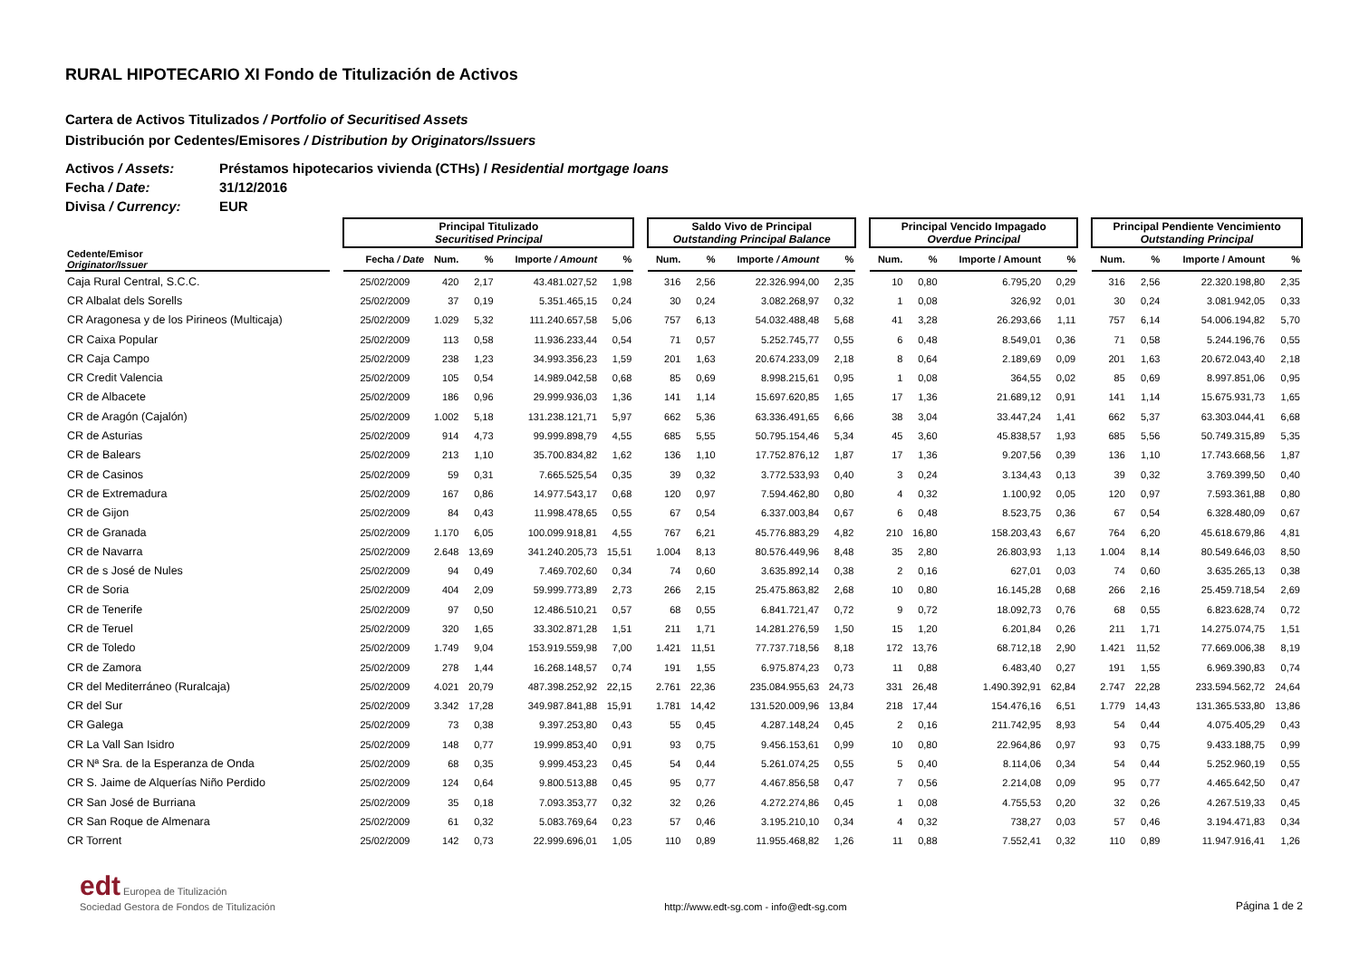RURAL HIPOTECARIO XI Fondo de Titulización de Activos
Cartera de Activos Titulizados / Portfolio of Securitised Assets
Distribución por Cedentes/Emisores / Distribution by Originators/Issuers
Activos / Assets: Préstamos hipotecarios vivienda (CTHs) / Residential mortgage loans
Fecha / Date: 31/12/2016
Divisa / Currency: EUR
| | | Principal Titulizado Securitised Principal | | | | | | Saldo Vivo de Principal Outstanding Principal Balance | | | | | Principal Vencido Impagado Overdue Principal | | | | | Principal Pendiente Vencimiento Outstanding Principal | | | |
| --- | --- | --- | --- | --- | --- | --- | --- | --- | --- | --- | --- | --- | --- | --- | --- | --- | --- | --- | --- | --- | --- |
| Cedente/Emisor Originator/Issuer | | Fecha / Date | Num. | % | Importe / Amount | % | | Num. | % | Importe / Amount | % | | Num. | % | Importe / Amount | % | | Num. | % | Importe / Amount | % |
| Caja Rural Central, S.C.C. | | 25/02/2009 | 420 | 2,17 | 43.481.027,52 | 1,98 | | 316 | 2,56 | 22.326.994,00 | 2,35 | | 10 | 0,80 | 6.795,20 | 0,29 | | 316 | 2,56 | 22.320.198,80 | 2,35 |
| CR Albalat dels Sorells | | 25/02/2009 | 37 | 0,19 | 5.351.465,15 | 0,24 | | 30 | 0,24 | 3.082.268,97 | 0,32 | | 1 | 0,08 | 326,92 | 0,01 | | 30 | 0,24 | 3.081.942,05 | 0,33 |
| CR Aragonesa y de los Pirineos (Multicaja) | | 25/02/2009 | 1.029 | 5,32 | 111.240.657,58 | 5,06 | | 757 | 6,13 | 54.032.488,48 | 5,68 | | 41 | 3,28 | 26.293,66 | 1,11 | | 757 | 6,14 | 54.006.194,82 | 5,70 |
| CR Caixa Popular | | 25/02/2009 | 113 | 0,58 | 11.936.233,44 | 0,54 | | 71 | 0,57 | 5.252.745,77 | 0,55 | | 6 | 0,48 | 8.549,01 | 0,36 | | 71 | 0,58 | 5.244.196,76 | 0,55 |
| CR Caja Campo | | 25/02/2009 | 238 | 1,23 | 34.993.356,23 | 1,59 | | 201 | 1,63 | 20.674.233,09 | 2,18 | | 8 | 0,64 | 2.189,69 | 0,09 | | 201 | 1,63 | 20.672.043,40 | 2,18 |
| CR Credit Valencia | | 25/02/2009 | 105 | 0,54 | 14.989.042,58 | 0,68 | | 85 | 0,69 | 8.998.215,61 | 0,95 | | 1 | 0,08 | 364,55 | 0,02 | | 85 | 0,69 | 8.997.851,06 | 0,95 |
| CR de Albacete | | 25/02/2009 | 186 | 0,96 | 29.999.936,03 | 1,36 | | 141 | 1,14 | 15.697.620,85 | 1,65 | | 17 | 1,36 | 21.689,12 | 0,91 | | 141 | 1,14 | 15.675.931,73 | 1,65 |
| CR de Aragón (Cajalón) | | 25/02/2009 | 1.002 | 5,18 | 131.238.121,71 | 5,97 | | 662 | 5,36 | 63.336.491,65 | 6,66 | | 38 | 3,04 | 33.447,24 | 1,41 | | 662 | 5,37 | 63.303.044,41 | 6,68 |
| CR de Asturias | | 25/02/2009 | 914 | 4,73 | 99.999.898,79 | 4,55 | | 685 | 5,55 | 50.795.154,46 | 5,34 | | 45 | 3,60 | 45.838,57 | 1,93 | | 685 | 5,56 | 50.749.315,89 | 5,35 |
| CR de Balears | | 25/02/2009 | 213 | 1,10 | 35.700.834,82 | 1,62 | | 136 | 1,10 | 17.752.876,12 | 1,87 | | 17 | 1,36 | 9.207,56 | 0,39 | | 136 | 1,10 | 17.743.668,56 | 1,87 |
| CR de Casinos | | 25/02/2009 | 59 | 0,31 | 7.665.525,54 | 0,35 | | 39 | 0,32 | 3.772.533,93 | 0,40 | | 3 | 0,24 | 3.134,43 | 0,13 | | 39 | 0,32 | 3.769.399,50 | 0,40 |
| CR de Extremadura | | 25/02/2009 | 167 | 0,86 | 14.977.543,17 | 0,68 | | 120 | 0,97 | 7.594.462,80 | 0,80 | | 4 | 0,32 | 1.100,92 | 0,05 | | 120 | 0,97 | 7.593.361,88 | 0,80 |
| CR de Gijon | | 25/02/2009 | 84 | 0,43 | 11.998.478,65 | 0,55 | | 67 | 0,54 | 6.337.003,84 | 0,67 | | 6 | 0,48 | 8.523,75 | 0,36 | | 67 | 0,54 | 6.328.480,09 | 0,67 |
| CR de Granada | | 25/02/2009 | 1.170 | 6,05 | 100.099.918,81 | 4,55 | | 767 | 6,21 | 45.776.883,29 | 4,82 | | 210 | 16,80 | 158.203,43 | 6,67 | | 764 | 6,20 | 45.618.679,86 | 4,81 |
| CR de Navarra | | 25/02/2009 | 2.648 | 13,69 | 341.240.205,73 | 15,51 | | 1.004 | 8,13 | 80.576.449,96 | 8,48 | | 35 | 2,80 | 26.803,93 | 1,13 | | 1.004 | 8,14 | 80.549.646,03 | 8,50 |
| CR de s José de Nules | | 25/02/2009 | 94 | 0,49 | 7.469.702,60 | 0,34 | | 74 | 0,60 | 3.635.892,14 | 0,38 | | 2 | 0,16 | 627,01 | 0,03 | | 74 | 0,60 | 3.635.265,13 | 0,38 |
| CR de Soria | | 25/02/2009 | 404 | 2,09 | 59.999.773,89 | 2,73 | | 266 | 2,15 | 25.475.863,82 | 2,68 | | 10 | 0,80 | 16.145,28 | 0,68 | | 266 | 2,16 | 25.459.718,54 | 2,69 |
| CR de Tenerife | | 25/02/2009 | 97 | 0,50 | 12.486.510,21 | 0,57 | | 68 | 0,55 | 6.841.721,47 | 0,72 | | 9 | 0,72 | 18.092,73 | 0,76 | | 68 | 0,55 | 6.823.628,74 | 0,72 |
| CR de Teruel | | 25/02/2009 | 320 | 1,65 | 33.302.871,28 | 1,51 | | 211 | 1,71 | 14.281.276,59 | 1,50 | | 15 | 1,20 | 6.201,84 | 0,26 | | 211 | 1,71 | 14.275.074,75 | 1,51 |
| CR de Toledo | | 25/02/2009 | 1.749 | 9,04 | 153.919.559,98 | 7,00 | | 1.421 | 11,51 | 77.737.718,56 | 8,18 | | 172 | 13,76 | 68.712,18 | 2,90 | | 1.421 | 11,52 | 77.669.006,38 | 8,19 |
| CR de Zamora | | 25/02/2009 | 278 | 1,44 | 16.268.148,57 | 0,74 | | 191 | 1,55 | 6.975.874,23 | 0,73 | | 11 | 0,88 | 6.483,40 | 0,27 | | 191 | 1,55 | 6.969.390,83 | 0,74 |
| CR del Mediterráneo (Ruralcaja) | | 25/02/2009 | 4.021 | 20,79 | 487.398.252,92 | 22,15 | | 2.761 | 22,36 | 235.084.955,63 | 24,73 | | 331 | 26,48 | 1.490.392,91 | 62,84 | | 2.747 | 22,28 | 233.594.562,72 | 24,64 |
| CR del Sur | | 25/02/2009 | 3.342 | 17,28 | 349.987.841,88 | 15,91 | | 1.781 | 14,42 | 131.520.009,96 | 13,84 | | 218 | 17,44 | 154.476,16 | 6,51 | | 1.779 | 14,43 | 131.365.533,80 | 13,86 |
| CR Galega | | 25/02/2009 | 73 | 0,38 | 9.397.253,80 | 0,43 | | 55 | 0,45 | 4.287.148,24 | 0,45 | | 2 | 0,16 | 211.742,95 | 8,93 | | 54 | 0,44 | 4.075.405,29 | 0,43 |
| CR La Vall San Isidro | | 25/02/2009 | 148 | 0,77 | 19.999.853,40 | 0,91 | | 93 | 0,75 | 9.456.153,61 | 0,99 | | 10 | 0,80 | 22.964,86 | 0,97 | | 93 | 0,75 | 9.433.188,75 | 0,99 |
| CR Nª Sra. de la Esperanza de Onda | | 25/02/2009 | 68 | 0,35 | 9.999.453,23 | 0,45 | | 54 | 0,44 | 5.261.074,25 | 0,55 | | 5 | 0,40 | 8.114,06 | 0,34 | | 54 | 0,44 | 5.252.960,19 | 0,55 |
| CR S. Jaime de Alquerías Niño Perdido | | 25/02/2009 | 124 | 0,64 | 9.800.513,88 | 0,45 | | 95 | 0,77 | 4.467.856,58 | 0,47 | | 7 | 0,56 | 2.214,08 | 0,09 | | 95 | 0,77 | 4.465.642,50 | 0,47 |
| CR San José de Burriana | | 25/02/2009 | 35 | 0,18 | 7.093.353,77 | 0,32 | | 32 | 0,26 | 4.272.274,86 | 0,45 | | 1 | 0,08 | 4.755,53 | 0,20 | | 32 | 0,26 | 4.267.519,33 | 0,45 |
| CR San Roque de Almenara | | 25/02/2009 | 61 | 0,32 | 5.083.769,64 | 0,23 | | 57 | 0,46 | 3.195.210,10 | 0,34 | | 4 | 0,32 | 738,27 | 0,03 | | 57 | 0,46 | 3.194.471,83 | 0,34 |
| CR Torrent | | 25/02/2009 | 142 | 0,73 | 22.999.696,01 | 1,05 | | 110 | 0,89 | 11.955.468,82 | 1,26 | | 11 | 0,88 | 7.552,41 | 0,32 | | 110 | 0,89 | 11.947.916,41 | 1,26 |
edt Europea de Titulización
Sociedad Gestora de Fondos de Titulización
http://www.edt-sg.com - info@edt-sg.com
Página 1 de 2